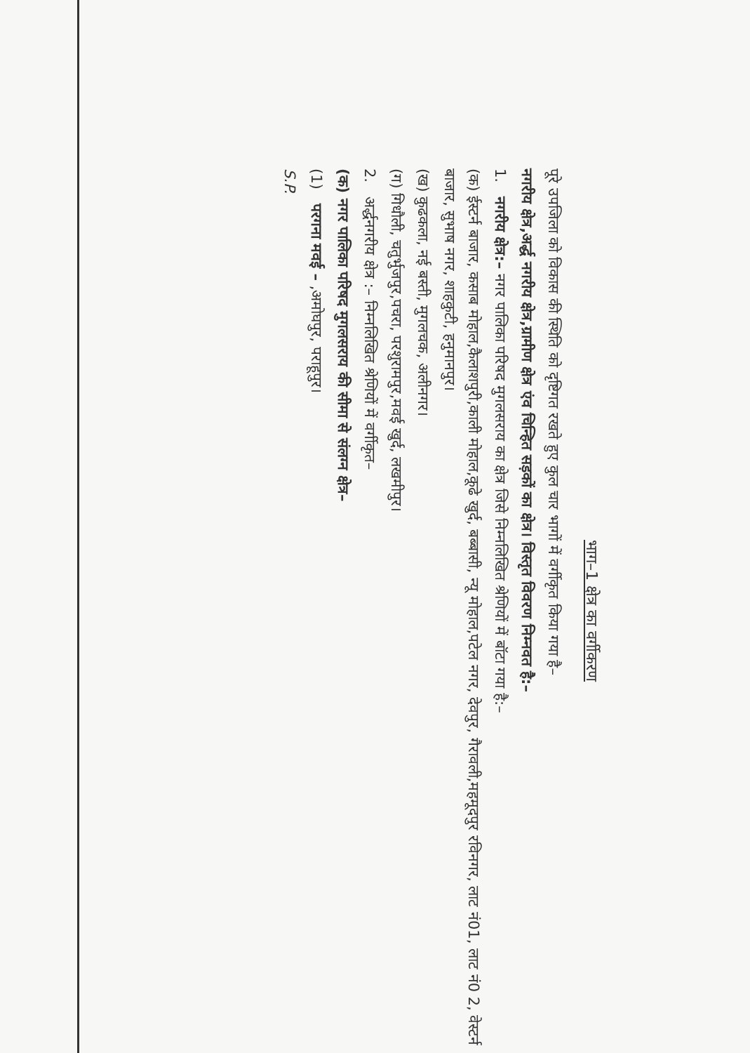भाग–1 क्षेत्र का वर्गीकरण
पूरे उपजिला को विकास की स्थिति को दृष्टिगत रखते हुए कुल चार भागों में वर्गीकृत किया गया है–
नगरीय क्षेत्र,अर्द्ध नगरीय क्षेत्र,ग्रामीण क्षेत्र एंव चिन्हित सड़कों का क्षेत्र। विस्तृत विवरण निम्नवत है:–
1. नगरीय क्षेत्र:– नगर पालिका परिषद मुगलसराय का क्षेत्र जिसे निम्नलिखित श्रेणियों में बॉटा गया है:–
(क) ईस्टर्न बाजार, कसाब मोहाल,कैलाशपुरी,काली मोहाल,कूढे खुर्द, बब्बासी, न्यू मोहाल,पटेल नगर, देवपुर, गैरावली,महमूदपुर रविनगर, लाट नं01, लाट नं0 2, वेस्टर्न बाजार, सुभाष नगर, शाहकुटी, हनुमानपुर।
(ख) कुढकला, नई बस्ती, मुगलचक, अलीनगर।
(ग) गिधौली, चतुर्भुजपुर,पचरा, परशुरामपुर,मवई खुर्द, लखमीपुर।
2. अर्द्धनगरीय क्षेत्र :– निम्नलिखित श्रेणियों में वर्गीकृत–
(क) नगर पालिका परिषद मुगलसराय की सीमा से संलग्न क्षेत्र–
(1) परगना मवई – ,अमोघपुर, पराहूपुर।
S.P.